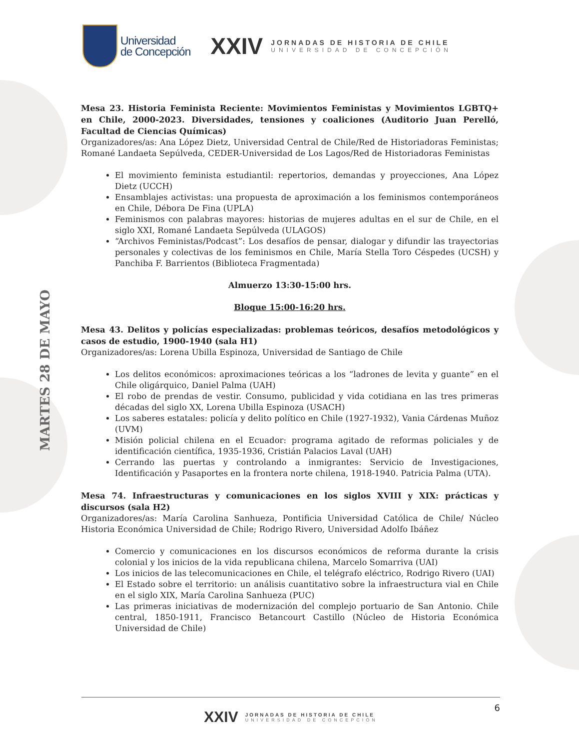Universidad
de Concepción
XXIV
JORNADAS DE HISTORIA DE CHILE
UNIVERSIDAD DE CONCEPCIÓN
MARTES 28 DE MAYO
Mesa 23. Historia Feminista Reciente: Movimientos Feministas y Movimientos LGBTQ+ en Chile, 2000-2023. Diversidades, tensiones y coaliciones (Auditorio Juan Perelló, Facultad de Ciencias Químicas)
Organizadores/as: Ana López Dietz, Universidad Central de Chile/Red de Historiadoras Feministas; Romané Landaeta Sepúlveda, CEDER-Universidad de Los Lagos/Red de Historiadoras Feministas
El movimiento feminista estudiantil: repertorios, demandas y proyecciones, Ana López Dietz (UCCH)
Ensamblajes activistas: una propuesta de aproximación a los feminismos contemporáneos en Chile, Débora De Fina (UPLA)
Feminismos con palabras mayores: historias de mujeres adultas en el sur de Chile, en el siglo XXI, Romané Landaeta Sepúlveda (ULAGOS)
“Archivos Feministas/Podcast”: Los desafíos de pensar, dialogar y difundir las trayectorias personales y colectivas de los feminismos en Chile, María Stella Toro Céspedes (UCSH) y Panchiba F. Barrientos (Biblioteca Fragmentada)
Almuerzo 13:30-15:00 hrs.
Bloque 15:00-16:20 hrs.
Mesa 43. Delitos y policías especializadas: problemas teóricos, desafíos metodológicos y casos de estudio, 1900-1940 (sala H1)
Organizadores/as: Lorena Ubilla Espinoza, Universidad de Santiago de Chile
Los delitos económicos: aproximaciones teóricas a los “ladrones de levita y guante” en el Chile oligárquico, Daniel Palma (UAH)
El robo de prendas de vestir. Consumo, publicidad y vida cotidiana en las tres primeras décadas del siglo XX, Lorena Ubilla Espinoza (USACH)
Los saberes estatales: policía y delito político en Chile (1927-1932), Vania Cárdenas Muñoz (UVM)
Misión policial chilena en el Ecuador: programa agitado de reformas policiales y de identificación científica, 1935-1936, Cristián Palacios Laval (UAH)
Cerrando las puertas y controlando a inmigrantes: Servicio de Investigaciones, Identificación y Pasaportes en la frontera norte chilena, 1918-1940. Patricia Palma (UTA).
Mesa 74. Infraestructuras y comunicaciones en los siglos XVIII y XIX: prácticas y discursos (sala H2)
Organizadores/as: María Carolina Sanhueza, Pontificia Universidad Católica de Chile/ Núcleo Historia Económica Universidad de Chile; Rodrigo Rivero, Universidad Adolfo Ibáñez
Comercio y comunicaciones en los discursos económicos de reforma durante la crisis colonial y los inicios de la vida republicana chilena, Marcelo Somarriva (UAI)
Los inicios de las telecomunicaciones en Chile, el telégrafo eléctrico, Rodrigo Rivero (UAI)
El Estado sobre el territorio: un análisis cuantitativo sobre la infraestructura vial en Chile en el siglo XIX, María Carolina Sanhueza (PUC)
Las primeras iniciativas de modernización del complejo portuario de San Antonio. Chile central, 1850-1911, Francisco Betancourt Castillo (Núcleo de Historia Económica Universidad de Chile)
6
XXIV
JORNADAS DE HISTORIA DE CHILE
UNIVERSIDAD DE CONCEPCIÓN